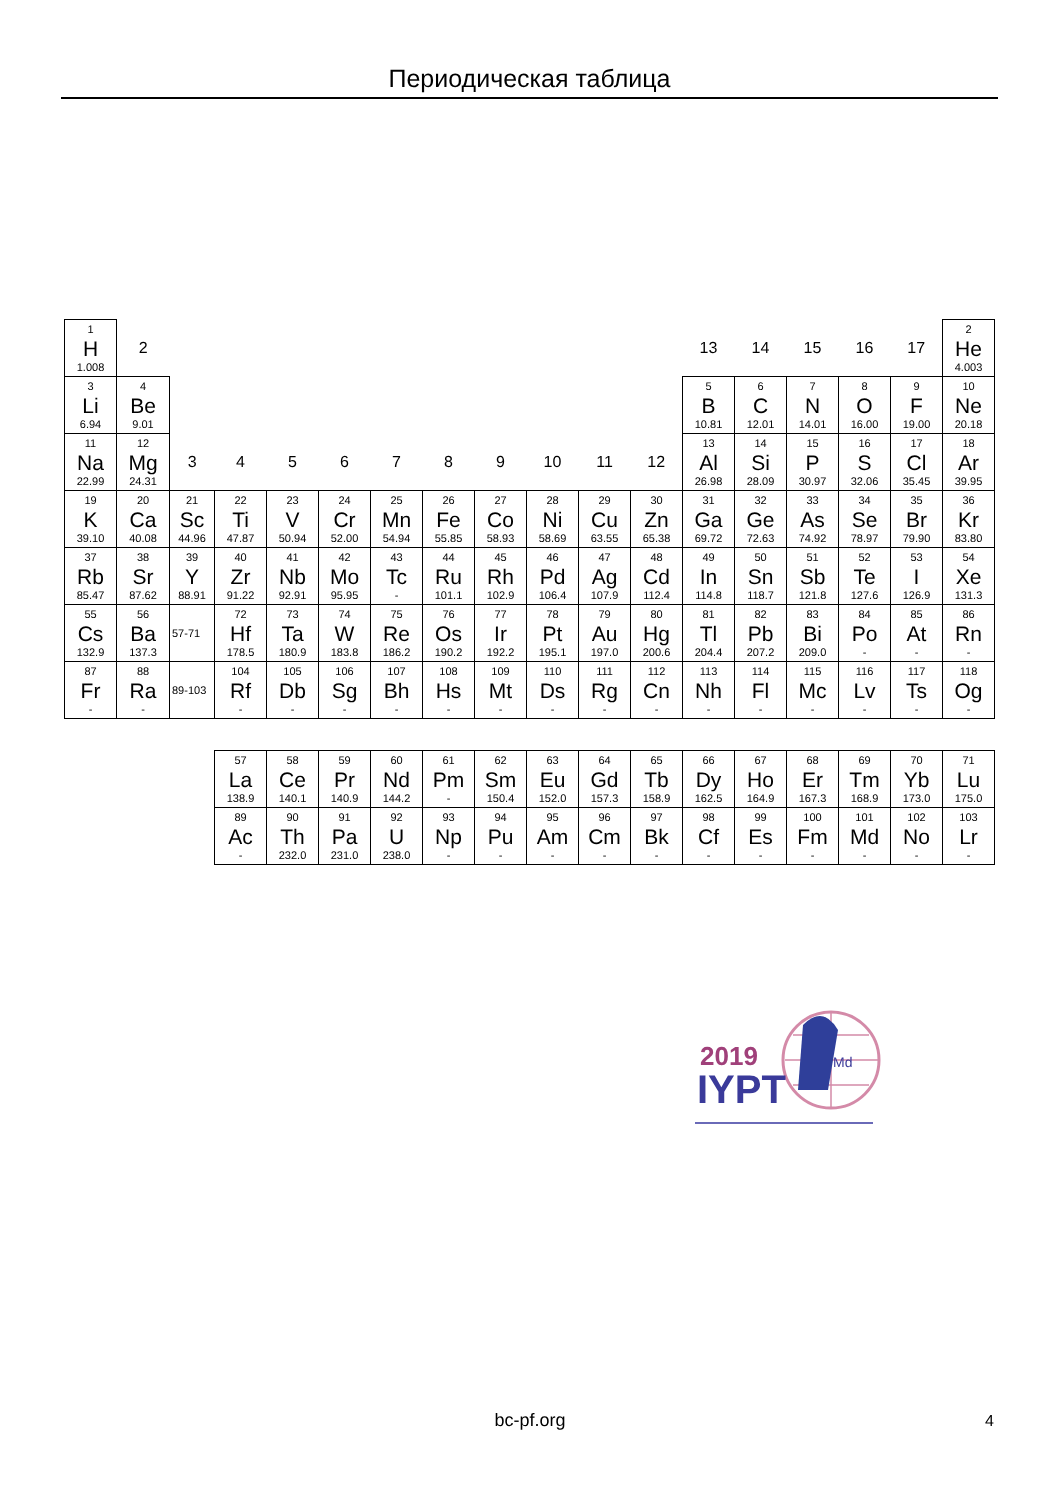Периодическая таблица
| 1 H 1.008 | 2 | | | | | | | | | | | 13 | 14 | 15 | 16 | 17 | 2 He 4.003 |
| 3 Li 6.94 | 4 Be 9.01 | | | | | | | | | | | 5 B 10.81 | 6 C 12.01 | 7 N 14.01 | 8 O 16.00 | 9 F 19.00 | 10 Ne 20.18 |
| 11 Na 22.99 | 12 Mg 24.31 | 3 | 4 | 5 | 6 | 7 | 8 | 9 | 10 | 11 | 12 | 13 Al 26.98 | 14 Si 28.09 | 15 P 30.97 | 16 S 32.06 | 17 Cl 35.45 | 18 Ar 39.95 |
| 19 K 39.10 | 20 Ca 40.08 | 21 Sc 44.96 | 22 Ti 47.87 | 23 V 50.94 | 24 Cr 52.00 | 25 Mn 54.94 | 26 Fe 55.85 | 27 Co 58.93 | 28 Ni 58.69 | 29 Cu 63.55 | 30 Zn 65.38 | 31 Ga 69.72 | 32 Ge 72.63 | 33 As 74.92 | 34 Se 78.97 | 35 Br 79.90 | 36 Kr 83.80 |
| 37 Rb 85.47 | 38 Sr 87.62 | 39 Y 88.91 | 40 Zr 91.22 | 41 Nb 92.91 | 42 Mo 95.95 | 43 Tc - | 44 Ru 101.1 | 45 Rh 102.9 | 46 Pd 106.4 | 47 Ag 107.9 | 48 Cd 112.4 | 49 In 114.8 | 50 Sn 118.7 | 51 Sb 121.8 | 52 Te 127.6 | 53 I 126.9 | 54 Xe 131.3 |
| 55 Cs 132.9 | 56 Ba 137.3 | 57-71 | 72 Hf 178.5 | 73 Ta 180.9 | 74 W 183.8 | 75 Re 186.2 | 76 Os 190.2 | 77 Ir 192.2 | 78 Pt 195.1 | 79 Au 197.0 | 80 Hg 200.6 | 81 Tl 204.4 | 82 Pb 207.2 | 83 Bi 209.0 | 84 Po - | 85 At - | 86 Rn - |
| 87 Fr - | 88 Ra - | 89-103 | 104 Rf - | 105 Db - | 106 Sg - | 107 Bh - | 108 Hs - | 109 Mt - | 110 Ds - | 111 Rg - | 112 Cn - | 113 Nh - | 114 Fl - | 115 Mc - | 116 Lv - | 117 Ts - | 118 Og - |
| 57 La 138.9 | 58 Ce 140.1 | 59 Pr 140.9 | 60 Nd 144.2 | 61 Pm - | 62 Sm 150.4 | 63 Eu 152.0 | 64 Gd 157.3 | 65 Tb 158.9 | 66 Dy 162.5 | 67 Ho 164.9 | 68 Er 167.3 | 69 Tm 168.9 | 70 Yb 173.0 | 71 Lu 175.0 |
| 89 Ac - | 90 Th 232.0 | 91 Pa 231.0 | 92 U 238.0 | 93 Np - | 94 Pu - | 95 Am - | 96 Cm - | 97 Bk - | 98 Cf - | 99 Es - | 100 Fm - | 101 Md - | 102 No - | 103 Lr - |
2019
IYPT
Md
bc-pf.org 4